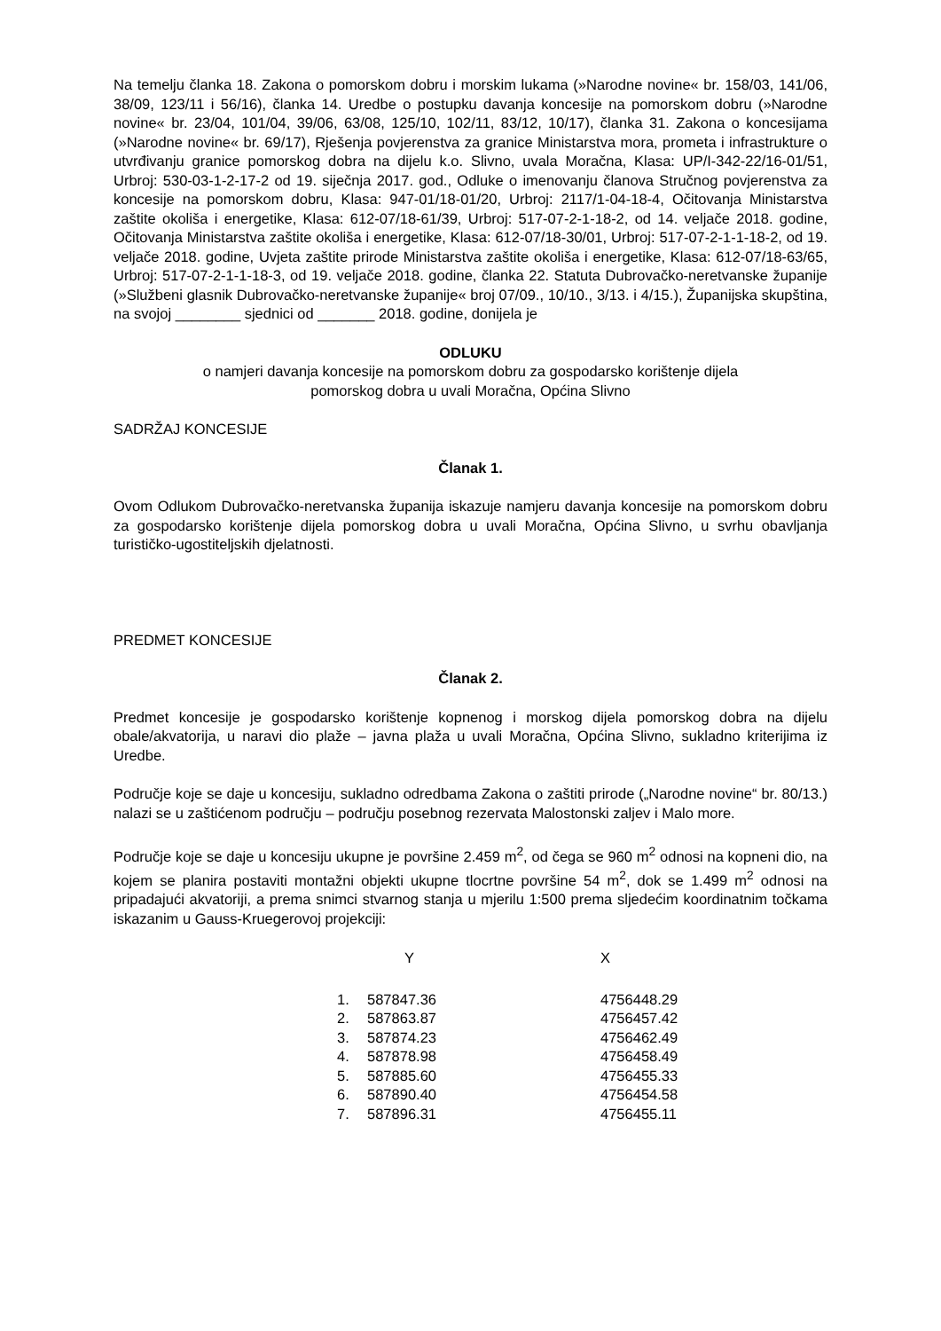Na temelju članka 18. Zakona o pomorskom dobru i morskim lukama (»Narodne novine« br. 158/03, 141/06, 38/09, 123/11 i 56/16), članka 14. Uredbe o postupku davanja koncesije na pomorskom dobru (»Narodne novine« br. 23/04, 101/04, 39/06, 63/08, 125/10, 102/11, 83/12, 10/17), članka 31. Zakona o koncesijama (»Narodne novine« br. 69/17), Rješenja povjerenstva za granice Ministarstva mora, prometa i infrastrukture o utvrđivanju granice pomorskog dobra na dijelu k.o. Slivno, uvala Moračna, Klasa: UP/I-342-22/16-01/51, Urbroj: 530-03-1-2-17-2 od 19. siječnja 2017. god., Odluke o imenovanju članova Stručnog povjerenstva za koncesije na pomorskom dobru, Klasa: 947-01/18-01/20, Urbroj: 2117/1-04-18-4, Očitovanja Ministarstva zaštite okoliša i energetike, Klasa: 612-07/18-61/39, Urbroj: 517-07-2-1-18-2, od 14. veljače 2018. godine, Očitovanja Ministarstva zaštite okoliša i energetike, Klasa: 612-07/18-30/01, Urbroj: 517-07-2-1-1-18-2, od 19. veljače 2018. godine, Uvjeta zaštite prirode Ministarstva zaštite okoliša i energetike, Klasa: 612-07/18-63/65, Urbroj: 517-07-2-1-1-18-3, od 19. veljače 2018. godine, članka 22. Statuta Dubrovačko-neretvanske županije (»Službeni glasnik Dubrovačko-neretvanske županije« broj 07/09., 10/10., 3/13. i 4/15.), Županijska skupština, na svojoj ________ sjednici od _______ 2018. godine, donijela je
ODLUKU
o namjeri davanja koncesije na pomorskom dobru za gospodarsko korištenje dijela
pomorskog dobra u uvali Moračna, Općina Slivno
SADRŽAJ KONCESIJE
Članak 1.
Ovom Odlukom Dubrovačko-neretvanska županija iskazuje namjeru davanja koncesije na pomorskom dobru za gospodarsko korištenje dijela pomorskog dobra u uvali Moračna, Općina Slivno, u svrhu obavljanja turističko-ugostiteljskih djelatnosti.
PREDMET KONCESIJE
Članak 2.
Predmet koncesije je gospodarsko korištenje kopnenog i morskog dijela pomorskog dobra na dijelu obale/akvatorija, u naravi dio plaže – javna plaža u uvali Moračna, Općina Slivno, sukladno kriterijima iz Uredbe.
Područje koje se daje u koncesiju, sukladno odredbama Zakona o zaštiti prirode („Narodne novine“ br. 80/13.) nalazi se u zaštićenom području – području posebnog rezervata Malostonski zaljev i Malo more.
Područje koje se daje u koncesiju ukupne je površine 2.459 m<sup>2</sup>, od čega se 960 m<sup>2</sup> odnosi na kopneni dio, na kojem se planira postaviti montažni objekti ukupne tlocrtne površine 54 m<sup>2</sup>, dok se 1.499 m<sup>2</sup> odnosi na pripadajući akvatoriji, a prema snimci stvarnog stanja u mjerilu 1:500 prema sljedećim koordinatnim točkama iskazanim u Gauss-Kruegerovoj projekciji:
| | Y | X |
| --- | --- | --- |
| 1. | 587847.36 | 4756448.29 |
| 2. | 587863.87 | 4756457.42 |
| 3. | 587874.23 | 4756462.49 |
| 4. | 587878.98 | 4756458.49 |
| 5. | 587885.60 | 4756455.33 |
| 6. | 587890.40 | 4756454.58 |
| 7. | 587896.31 | 4756455.11 |